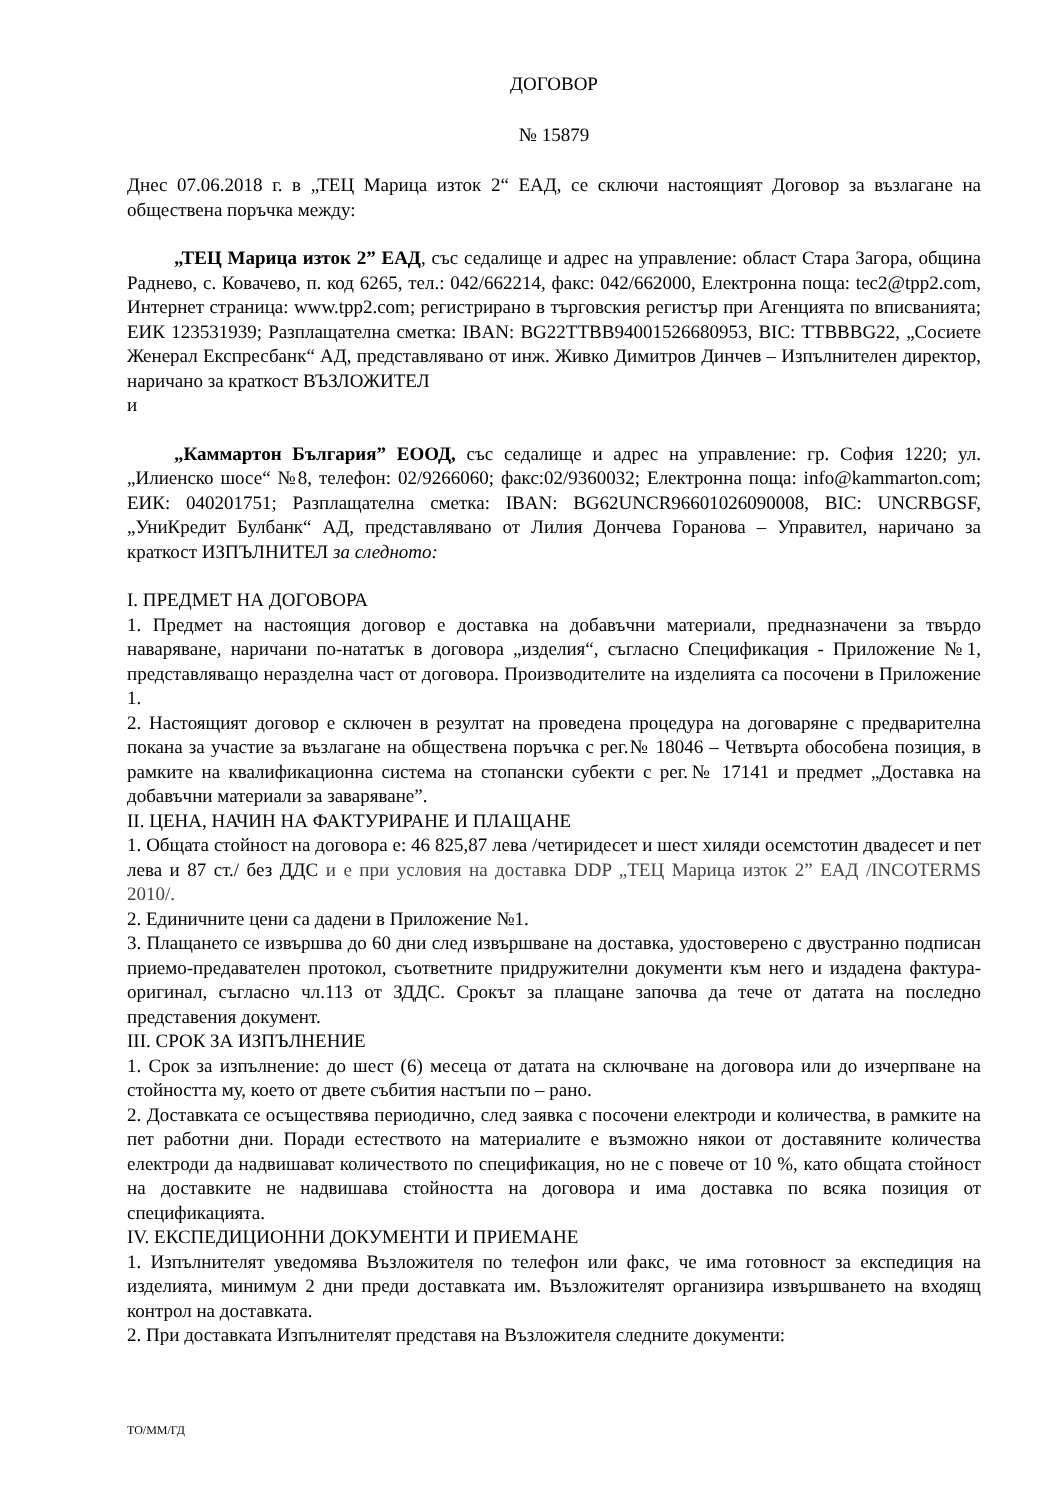ДОГОВОР
№ 15879
Днес 07.06.2018 г. в „ТЕЦ Марица изток 2“ ЕАД, се сключи настоящият Договор за възлагане на обществена поръчка между:
„ТЕЦ Марица изток 2” ЕАД, със седалище и адрес на управление: област Стара Загора, община Раднево, с. Ковачево, п. код 6265, тел.: 042/662214, факс: 042/662000, Електронна поща: tec2@tpp2.com, Интернет страница: www.tpp2.com; регистрирано в търговския регистър при Агенцията по вписванията; ЕИК 123531939; Разплащателна сметка: IBAN: BG22TTBB94001526680953, BIC: TTBBBG22, „Сосиете Женерал Експресбанк“ АД, представлявано от инж. Живко Димитров Динчев – Изпълнителен директор, наричано за краткост ВЪЗЛОЖИТЕЛ
и
„Каммартон България” ЕООД, със седалище и адрес на управление: гр. София 1220; ул. „Илиенско шосе“ №8, телефон: 02/9266060; факс:02/9360032; Електронна поща: info@kammarton.com; ЕИК: 040201751; Разплащателна сметка: IBAN: BG62UNCR96601026090008, BIC: UNCRBGSF, „УниКредит Булбанк“ АД, представлявано от Лилия Дончева Горанова – Управител, наричано за краткост ИЗПЪЛНИТЕЛ за следното:
I. ПРЕДМЕТ НА ДОГОВОРА
1. Предмет на настоящия договор е доставка на добавъчни материали, предназначени за твърдо наваряване, наричани по-нататък в договора „изделия“, съгласно Спецификация - Приложение №1, представляващо неразделна част от договора. Производителите на изделията са посочени в Приложение 1.
2. Настоящият договор е сключен в резултат на проведена процедура на договаряне с предварителна покана за участие за възлагане на обществена поръчка с рег.№ 18046 – Четвърта обособена позиция, в рамките на квалификационна система на стопански субекти с рег.№ 17141 и предмет „Доставка на добавъчни материали за заваряване”.
II. ЦЕНА, НАЧИН НА ФАКТУРИРАНЕ И ПЛАЩАНЕ
1. Общата стойност на договора е: 46 825,87 лева /четиридесет и шест хиляди осемстотин двадесет и пет лева и 87 ст./ без ДДС и е при условия на доставка DDP „ТЕЦ Марица изток 2” ЕАД /INCOTERMS 2010/.
2. Единичните цени са дадени в Приложение №1.
3. Плащането се извършва до 60 дни след извършване на доставка, удостоверено с двустранно подписан приемо-предавателен протокол, съответните придружителни документи към него и издадена фактура-оригинал, съгласно чл.113 от ЗДДС. Срокът за плащане започва да тече от датата на последно представения документ.
III. СРОК ЗА ИЗПЪЛНЕНИЕ
1. Срок за изпълнение: до шест (6) месеца от датата на сключване на договора или до изчерпване на стойността му, което от двете събития настъпи по – рано.
2. Доставката се осъществява периодично, след заявка с посочени електроди и количества, в рамките на пет работни дни. Поради естеството на материалите е възможно някои от доставяните количества електроди да надвишават количеството по спецификация, но не с повече от 10 %, като общата стойност на доставките не надвишава стойността на договора и има доставка по всяка позиция от спецификацията.
IV. ЕКСПЕДИЦИОННИ ДОКУМЕНТИ И ПРИЕМАНЕ
1. Изпълнителят уведомява Възложителя по телефон или факс, че има готовност за експедиция на изделията, минимум 2 дни преди доставката им. Възложителят организира извършването на входящ контрол на доставката.
2. При доставката Изпълнителят представя на Възложителя следните документи:
ТО/ММ/ГД